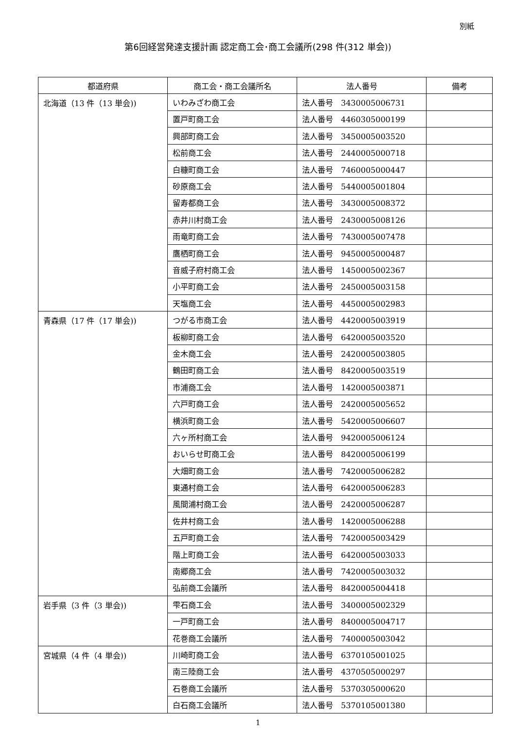別紙
第6回経営発達支援計画 認定商工会･商工会議所(298 件(312 単会))
| 都道府県 | 商工会・商工会議所名 | 法人番号 | 備考 |
| --- | --- | --- | --- |
| 北海道（13 件（13 単会)) | いわみざわ商工会 | 法人番号 3430005006731 | |
| | 置戸町商工会 | 法人番号 4460305000199 | |
| | 興部町商工会 | 法人番号 3450005003520 | |
| | 松前商工会 | 法人番号 2440005000718 | |
| | 白糠町商工会 | 法人番号 7460005000447 | |
| | 砂原商工会 | 法人番号 5440005001804 | |
| | 留寿都商工会 | 法人番号 3430005008372 | |
| | 赤井川村商工会 | 法人番号 2430005008126 | |
| | 雨竜町商工会 | 法人番号 7430005007478 | |
| | 鷹栖町商工会 | 法人番号 9450005000487 | |
| | 音威子府村商工会 | 法人番号 1450005002367 | |
| | 小平町商工会 | 法人番号 2450005003158 | |
| | 天塩商工会 | 法人番号 4450005002983 | |
| 青森県（17 件（17 単会)) | つがる市商工会 | 法人番号 4420005003919 | |
| | 板柳町商工会 | 法人番号 6420005003520 | |
| | 金木商工会 | 法人番号 2420005003805 | |
| | 鶴田町商工会 | 法人番号 8420005003519 | |
| | 市浦商工会 | 法人番号 1420005003871 | |
| | 六戸町商工会 | 法人番号 2420005005652 | |
| | 横浜町商工会 | 法人番号 5420005006607 | |
| | 六ヶ所村商工会 | 法人番号 9420005006124 | |
| | おいらせ町商工会 | 法人番号 8420005006199 | |
| | 大畑町商工会 | 法人番号 7420005006282 | |
| | 東通村商工会 | 法人番号 6420005006283 | |
| | 風間浦村商工会 | 法人番号 2420005006287 | |
| | 佐井村商工会 | 法人番号 1420005006288 | |
| | 五戸町商工会 | 法人番号 7420005003429 | |
| | 階上町商工会 | 法人番号 6420005003033 | |
| | 南郷商工会 | 法人番号 7420005003032 | |
| | 弘前商工会議所 | 法人番号 8420005004418 | |
| 岩手県（3 件（3 単会)) | 雫石商工会 | 法人番号 3400005002329 | |
| | 一戸町商工会 | 法人番号 8400005004717 | |
| | 花巻商工会議所 | 法人番号 7400005003042 | |
| 宮城県（4 件（4 単会)) | 川崎町商工会 | 法人番号 6370105001025 | |
| | 南三陸商工会 | 法人番号 4370505000297 | |
| | 石巻商工会議所 | 法人番号 5370305000620 | |
| | 白石商工会議所 | 法人番号 5370105001380 | |
1